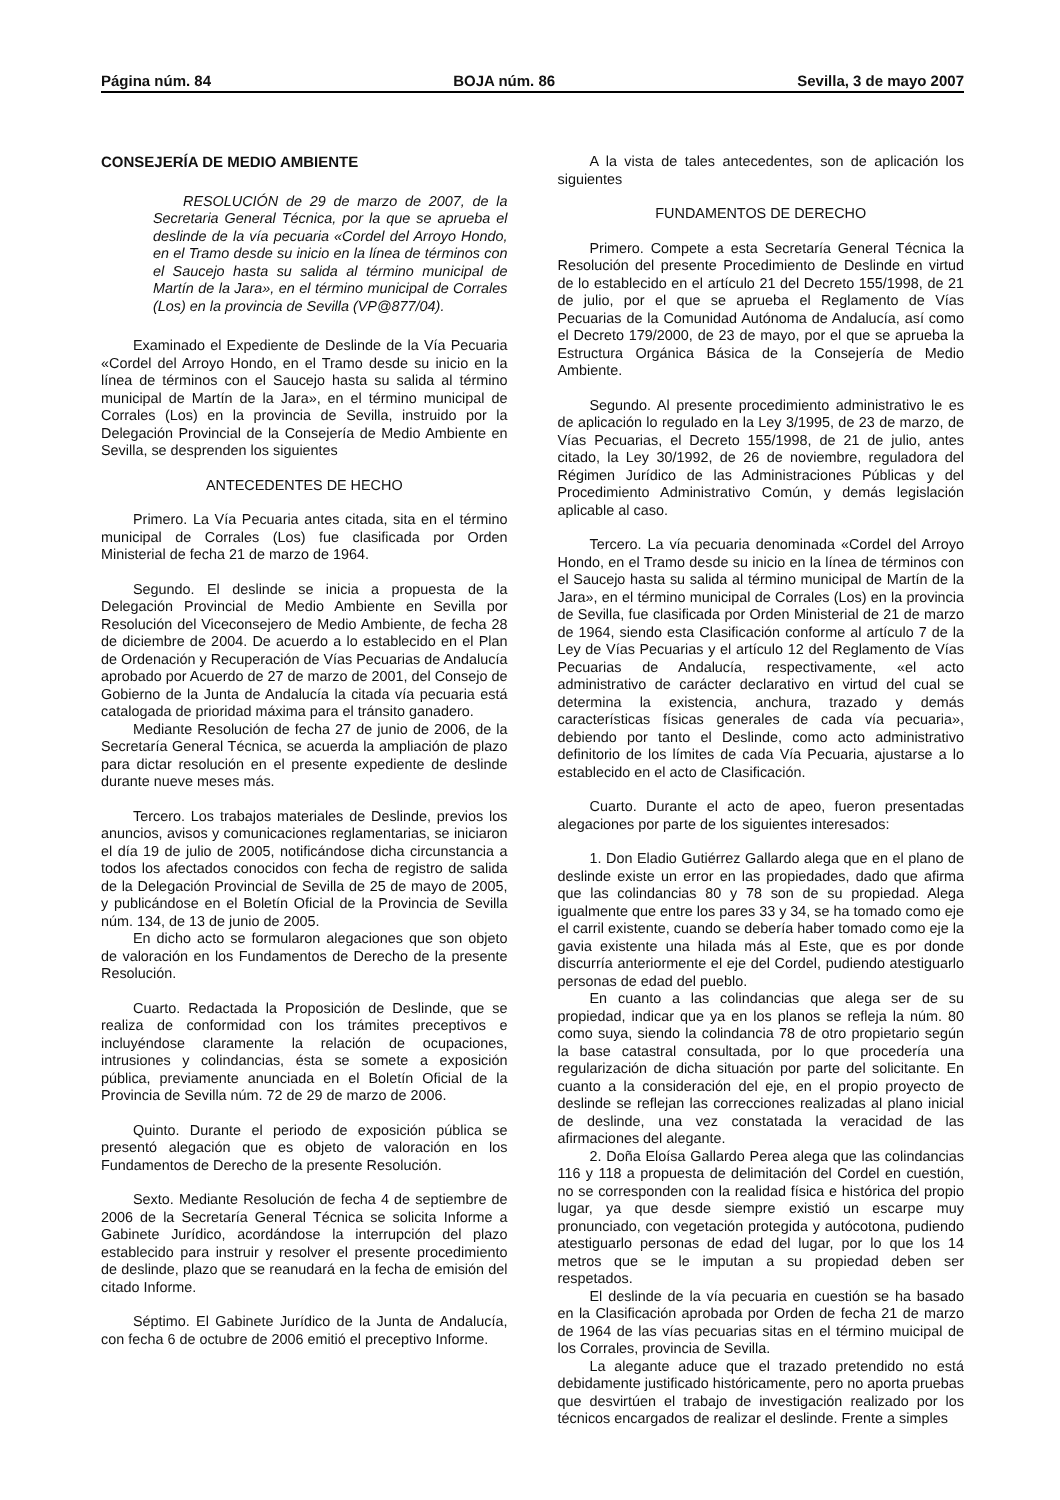Página núm. 84 BOJA núm. 86 Sevilla, 3 de mayo 2007
CONSEJERÍA DE MEDIO AMBIENTE
RESOLUCIÓN de 29 de marzo de 2007, de la Secretaria General Técnica, por la que se aprueba el deslinde de la vía pecuaria «Cordel del Arroyo Hondo, en el Tramo desde su inicio en la línea de términos con el Saucejo hasta su salida al término municipal de Martín de la Jara», en el término municipal de Corrales (Los) en la provincia de Sevilla (VP@877/04).
Examinado el Expediente de Deslinde de la Vía Pecuaria «Cordel del Arroyo Hondo, en el Tramo desde su inicio en la línea de términos con el Saucejo hasta su salida al término municipal de Martín de la Jara», en el término municipal de Corrales (Los) en la provincia de Sevilla, instruido por la Delegación Provincial de la Consejería de Medio Ambiente en Sevilla, se desprenden los siguientes
ANTECEDENTES DE HECHO
Primero. La Vía Pecuaria antes citada, sita en el término municipal de Corrales (Los) fue clasificada por Orden Ministerial de fecha 21 de marzo de 1964.
Segundo. El deslinde se inicia a propuesta de la Delegación Provincial de Medio Ambiente en Sevilla por Resolución del Viceconsejero de Medio Ambiente, de fecha 28 de diciembre de 2004. De acuerdo a lo establecido en el Plan de Ordenación y Recuperación de Vías Pecuarias de Andalucía aprobado por Acuerdo de 27 de marzo de 2001, del Consejo de Gobierno de la Junta de Andalucía la citada vía pecuaria está catalogada de prioridad máxima para el tránsito ganadero.
Mediante Resolución de fecha 27 de junio de 2006, de la Secretaría General Técnica, se acuerda la ampliación de plazo para dictar resolución en el presente expediente de deslinde durante nueve meses más.
Tercero. Los trabajos materiales de Deslinde, previos los anuncios, avisos y comunicaciones reglamentarias, se iniciaron el día 19 de julio de 2005, notificándose dicha circunstancia a todos los afectados conocidos con fecha de registro de salida de la Delegación Provincial de Sevilla de 25 de mayo de 2005, y publicándose en el Boletín Oficial de la Provincia de Sevilla núm. 134, de 13 de junio de 2005.
En dicho acto se formularon alegaciones que son objeto de valoración en los Fundamentos de Derecho de la presente Resolución.
Cuarto. Redactada la Proposición de Deslinde, que se realiza de conformidad con los trámites preceptivos e incluyéndose claramente la relación de ocupaciones, intrusiones y colindancias, ésta se somete a exposición pública, previamente anunciada en el Boletín Oficial de la Provincia de Sevilla núm. 72 de 29 de marzo de 2006.
Quinto. Durante el periodo de exposición pública se presentó alegación que es objeto de valoración en los Fundamentos de Derecho de la presente Resolución.
Sexto. Mediante Resolución de fecha 4 de septiembre de 2006 de la Secretaría General Técnica se solicita Informe a Gabinete Jurídico, acordándose la interrupción del plazo establecido para instruir y resolver el presente procedimiento de deslinde, plazo que se reanudará en la fecha de emisión del citado Informe.
Séptimo. El Gabinete Jurídico de la Junta de Andalucía, con fecha 6 de octubre de 2006 emitió el preceptivo Informe.
A la vista de tales antecedentes, son de aplicación los siguientes
FUNDAMENTOS DE DERECHO
Primero. Compete a esta Secretaría General Técnica la Resolución del presente Procedimiento de Deslinde en virtud de lo establecido en el artículo 21 del Decreto 155/1998, de 21 de julio, por el que se aprueba el Reglamento de Vías Pecuarias de la Comunidad Autónoma de Andalucía, así como el Decreto 179/2000, de 23 de mayo, por el que se aprueba la Estructura Orgánica Básica de la Consejería de Medio Ambiente.
Segundo. Al presente procedimiento administrativo le es de aplicación lo regulado en la Ley 3/1995, de 23 de marzo, de Vías Pecuarias, el Decreto 155/1998, de 21 de julio, antes citado, la Ley 30/1992, de 26 de noviembre, reguladora del Régimen Jurídico de las Administraciones Públicas y del Procedimiento Administrativo Común, y demás legislación aplicable al caso.
Tercero. La vía pecuaria denominada «Cordel del Arroyo Hondo, en el Tramo desde su inicio en la línea de términos con el Saucejo hasta su salida al término municipal de Martín de la Jara», en el término municipal de Corrales (Los) en la provincia de Sevilla, fue clasificada por Orden Ministerial de 21 de marzo de 1964, siendo esta Clasificación conforme al artículo 7 de la Ley de Vías Pecuarias y el artículo 12 del Reglamento de Vías Pecuarias de Andalucía, respectivamente, «el acto administrativo de carácter declarativo en virtud del cual se determina la existencia, anchura, trazado y demás características físicas generales de cada vía pecuaria», debiendo por tanto el Deslinde, como acto administrativo definitorio de los límites de cada Vía Pecuaria, ajustarse a lo establecido en el acto de Clasificación.
Cuarto. Durante el acto de apeo, fueron presentadas alegaciones por parte de los siguientes interesados:
1. Don Eladio Gutiérrez Gallardo alega que en el plano de deslinde existe un error en las propiedades, dado que afirma que las colindancias 80 y 78 son de su propiedad. Alega igualmente que entre los pares 33 y 34, se ha tomado como eje el carril existente, cuando se debería haber tomado como eje la gavia existente una hilada más al Este, que es por donde discurría anteriormente el eje del Cordel, pudiendo atestiguarlo personas de edad del pueblo.
En cuanto a las colindancias que alega ser de su propiedad, indicar que ya en los planos se refleja la núm. 80 como suya, siendo la colindancia 78 de otro propietario según la base catastral consultada, por lo que procedería una regularización de dicha situación por parte del solicitante. En cuanto a la consideración del eje, en el propio proyecto de deslinde se reflejan las correcciones realizadas al plano inicial de deslinde, una vez constatada la veracidad de las afirmaciones del alegante.
2. Doña Eloísa Gallardo Perea alega que las colindancias 116 y 118 a propuesta de delimitación del Cordel en cuestión, no se corresponden con la realidad física e histórica del propio lugar, ya que desde siempre existió un escarpe muy pronunciado, con vegetación protegida y autócotona, pudiendo atestiguarlo personas de edad del lugar, por lo que los 14 metros que se le imputan a su propiedad deben ser respetados.
El deslinde de la vía pecuaria en cuestión se ha basado en la Clasificación aprobada por Orden de fecha 21 de marzo de 1964 de las vías pecuarias sitas en el término muicipal de los Corrales, provincia de Sevilla.
La alegante aduce que el trazado pretendido no está debidamente justificado históricamente, pero no aporta pruebas que desvirtúen el trabajo de investigación realizado por los técnicos encargados de realizar el deslinde. Frente a simples